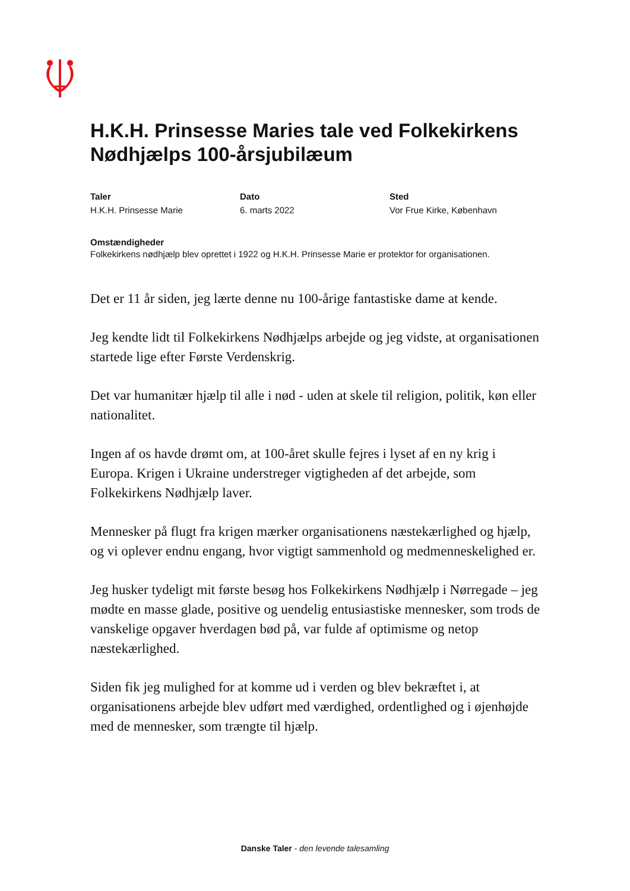H.K.H. Prinsesse Maries tale ved Folkekirkens Nødhjælps 100-årsjubilæum
Taler
H.K.H. Prinsesse Marie
Dato
6. marts 2022
Sted
Vor Frue Kirke, København
Omstændigheder
Folkekirkens nødhjælp blev oprettet i 1922 og H.K.H. Prinsesse Marie er protektor for organisationen.
Det er 11 år siden, jeg lærte denne nu 100-årige fantastiske dame at kende.
Jeg kendte lidt til Folkekirkens Nødhjælps arbejde og jeg vidste, at organisationen startede lige efter Første Verdenskrig.
Det var humanitær hjælp til alle i nød - uden at skele til religion, politik, køn eller nationalitet.
Ingen af os havde drømt om, at 100-året skulle fejres i lyset af en ny krig i Europa. Krigen i Ukraine understreger vigtigheden af det arbejde, som Folkekirkens Nødhjælp laver.
Mennesker på flugt fra krigen mærker organisationens næstekærlighed og hjælp, og vi oplever endnu engang, hvor vigtigt sammenhold og medmenneskelighed er.
Jeg husker tydeligt mit første besøg hos Folkekirkens Nødhjælp i Nørregade – jeg mødte en masse glade, positive og uendelig entusiastiske mennesker, som trods de vanskelige opgaver hverdagen bød på, var fulde af optimisme og netop næstekærlighed.
Siden fik jeg mulighed for at komme ud i verden og blev bekræftet i, at organisationens arbejde blev udført med værdighed, ordentlighed og i øjenhøjde med de mennesker, som trængte til hjælp.
Danske Taler - den levende talesamling